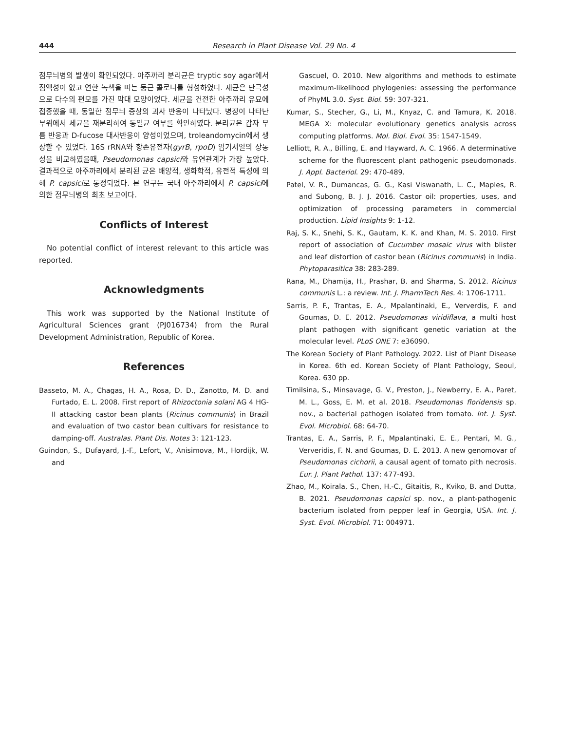444 Research in Plant Disease Vol. 29 No. 4
점무늬병의 발생이 확인되었다. 아주까리 분리균은 tryptic soy agar에서 점액성이 없고 연한 녹색을 띠는 둥근 콜로니를 형성하였다. 세균은 단극성으로 다수의 편모를 가진 막대 모양이었다. 세균을 건전한 아주까리 유묘에 접종했을 때, 동일한 점무늬 증상의 괴사 반응이 나타났다. 병징이 나타난 부위에서 세균을 재분리하여 동일균 여부를 확인하였다. 분리균은 감자 무름 반응과 D-fucose 대사반응이 양성이었으며, troleandomycin에서 생장할 수 있었다. 16S rRNA와 항존유전자(gyrB, rpoD) 염기서열의 상동성을 비교하였을때, Pseudomonas capsici와 유연관계가 가장 높았다. 결과적으로 아주까리에서 분리된 균은 배양적, 생화학적, 유전적 특성에 의해 P. capsici로 동정되었다. 본 연구는 국내 아주까리에서 P. capsici에 의한 점무늬병의 최초 보고이다.
Conflicts of Interest
No potential conflict of interest relevant to this article was reported.
Acknowledgments
This work was supported by the National Institute of Agricultural Sciences grant (PJ016734) from the Rural Development Administration, Republic of Korea.
References
Basseto, M. A., Chagas, H. A., Rosa, D. D., Zanotto, M. D. and Furtado, E. L. 2008. First report of Rhizoctonia solani AG 4 HG-II attacking castor bean plants (Ricinus communis) in Brazil and evaluation of two castor bean cultivars for resistance to damping-off. Australas. Plant Dis. Notes 3: 121-123.
Guindon, S., Dufayard, J.-F., Lefort, V., Anisimova, M., Hordijk, W. and
Gascuel, O. 2010. New algorithms and methods to estimate maximum-likelihood phylogenies: assessing the performance of PhyML 3.0. Syst. Biol. 59: 307-321.
Kumar, S., Stecher, G., Li, M., Knyaz, C. and Tamura, K. 2018. MEGA X: molecular evolutionary genetics analysis across computing platforms. Mol. Biol. Evol. 35: 1547-1549.
Lelliott, R. A., Billing, E. and Hayward, A. C. 1966. A determinative scheme for the fluorescent plant pathogenic pseudomonads. J. Appl. Bacteriol. 29: 470-489.
Patel, V. R., Dumancas, G. G., Kasi Viswanath, L. C., Maples, R. and Subong, B. J. J. 2016. Castor oil: properties, uses, and optimization of processing parameters in commercial production. Lipid Insights 9: 1-12.
Raj, S. K., Snehi, S. K., Gautam, K. K. and Khan, M. S. 2010. First report of association of Cucumber mosaic virus with blister and leaf distortion of castor bean (Ricinus communis) in India. Phytoparasitica 38: 283-289.
Rana, M., Dhamija, H., Prashar, B. and Sharma, S. 2012. Ricinus communis L.: a review. Int. J. PharmTech Res. 4: 1706-1711.
Sarris, P. F., Trantas, E. A., Mpalantinaki, E., Ververdis, F. and Goumas, D. E. 2012. Pseudomonas viridiflava, a multi host plant pathogen with significant genetic variation at the molecular level. PLoS ONE 7: e36090.
The Korean Society of Plant Pathology. 2022. List of Plant Disease in Korea. 6th ed. Korean Society of Plant Pathology, Seoul, Korea. 630 pp.
Timilsina, S., Minsavage, G. V., Preston, J., Newberry, E. A., Paret, M. L., Goss, E. M. et al. 2018. Pseudomonas floridensis sp. nov., a bacterial pathogen isolated from tomato. Int. J. Syst. Evol. Microbiol. 68: 64-70.
Trantas, E. A., Sarris, P. F., Mpalantinaki, E. E., Pentari, M. G., Ververidis, F. N. and Goumas, D. E. 2013. A new genomovar of Pseudomonas cichorii, a causal agent of tomato pith necrosis. Eur. J. Plant Pathol. 137: 477-493.
Zhao, M., Koirala, S., Chen, H.-C., Gitaitis, R., Kviko, B. and Dutta, B. 2021. Pseudomonas capsici sp. nov., a plant-pathogenic bacterium isolated from pepper leaf in Georgia, USA. Int. J. Syst. Evol. Microbiol. 71: 004971.